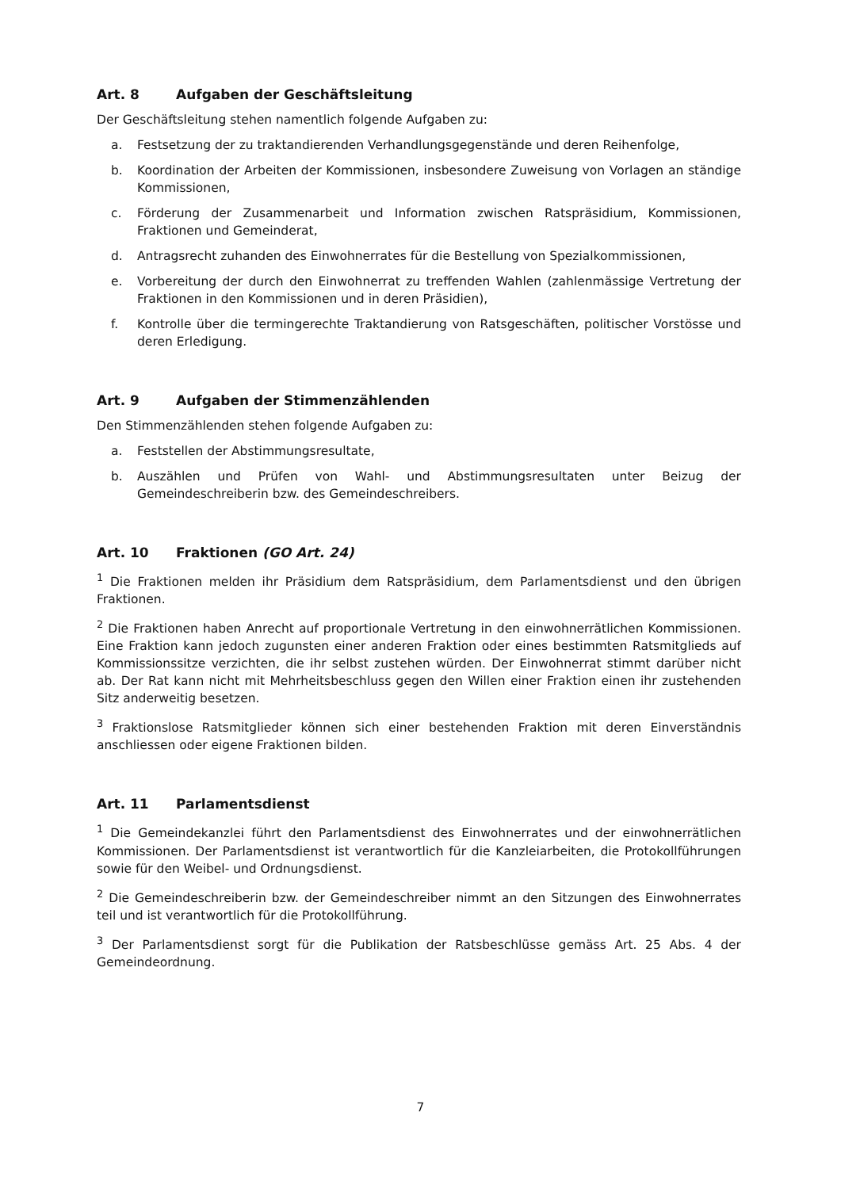Art. 8 Aufgaben der Geschäftsleitung
Der Geschäftsleitung stehen namentlich folgende Aufgaben zu:
a. Festsetzung der zu traktandierenden Verhandlungsgegenstände und deren Reihenfolge,
b. Koordination der Arbeiten der Kommissionen, insbesondere Zuweisung von Vorlagen an ständige Kommissionen,
c. Förderung der Zusammenarbeit und Information zwischen Ratspräsidium, Kommissionen, Fraktionen und Gemeinderat,
d. Antragsrecht zuhanden des Einwohnerrates für die Bestellung von Spezialkommissionen,
e. Vorbereitung der durch den Einwohnerrat zu treffenden Wahlen (zahlenmässige Vertretung der Fraktionen in den Kommissionen und in deren Präsidien),
f. Kontrolle über die termingerechte Traktandierung von Ratsgeschäften, politischer Vorstösse und deren Erledigung.
Art. 9 Aufgaben der Stimmenzählenden
Den Stimmenzählenden stehen folgende Aufgaben zu:
a. Feststellen der Abstimmungsresultate,
b. Auszählen und Prüfen von Wahl- und Abstimmungsresultaten unter Beizug der Gemeindeschreiberin bzw. des Gemeindeschreibers.
Art. 10 Fraktionen (GO Art. 24)
<sup>1</sup> Die Fraktionen melden ihr Präsidium dem Ratspräsidium, dem Parlamentsdienst und den übrigen Fraktionen.
<sup>2</sup> Die Fraktionen haben Anrecht auf proportionale Vertretung in den einwohnerrätlichen Kommissionen. Eine Fraktion kann jedoch zugunsten einer anderen Fraktion oder eines bestimmten Ratsmitglieds auf Kommissionssitze verzichten, die ihr selbst zustehen würden. Der Einwohnerrat stimmt darüber nicht ab. Der Rat kann nicht mit Mehrheitsbeschluss gegen den Willen einer Fraktion einen ihr zustehenden Sitz anderweitig besetzen.
<sup>3</sup> Fraktionslose Ratsmitglieder können sich einer bestehenden Fraktion mit deren Einverständnis anschliessen oder eigene Fraktionen bilden.
Art. 11 Parlamentsdienst
<sup>1</sup> Die Gemeindekanzlei führt den Parlamentsdienst des Einwohnerrates und der einwohnerrätlichen Kommissionen. Der Parlamentsdienst ist verantwortlich für die Kanzleiarbeiten, die Protokollführungen sowie für den Weibel- und Ordnungsdienst.
<sup>2</sup> Die Gemeindeschreiberin bzw. der Gemeindeschreiber nimmt an den Sitzungen des Einwohnerrates teil und ist verantwortlich für die Protokollführung.
<sup>3</sup> Der Parlamentsdienst sorgt für die Publikation der Ratsbeschlüsse gemäss Art. 25 Abs. 4 der Gemeindeordnung.
7